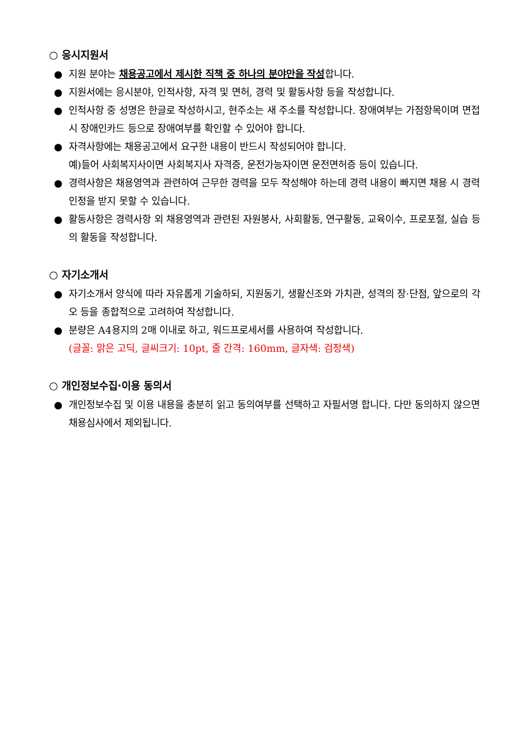○ 응시지원서
● 지원 분야는 채용공고에서 제시한 직책 중 하나의 분야만을 작성합니다.
● 지원서에는 응시분야, 인적사항, 자격 및 면허, 경력 및 활동사항 등을 작성합니다.
● 인적사항 중 성명은 한글로 작성하시고, 현주소는 새 주소를 작성합니다. 장애여부는 가점항목이며 면접 시 장애인카드 등으로 장애여부를 확인할 수 있어야 합니다.
● 자격사항에는 채용공고에서 요구한 내용이 반드시 작성되어야 합니다.
예)들어 사회복지사이면 사회복지사 자격증, 운전가능자이면 운전면허증 등이 있습니다.
● 경력사항은 채용영역과 관련하여 근무한 경력을 모두 작성해야 하는데 경력 내용이 빠지면 채용 시 경력인정을 받지 못할 수 있습니다.
● 활동사항은 경력사항 외 채용영역과 관련된 자원봉사, 사회활동, 연구활동, 교육이수, 프로포절, 실습 등의 활동을 작성합니다.
○ 자기소개서
● 자기소개서 양식에 따라 자유롭게 기술하되, 지원동기, 생활신조와 가치관, 성격의 장·단점, 앞으로의 각오 등을 종합적으로 고려하여 작성합니다.
● 분량은 A4용지의 2매 이내로 하고, 워드프로세서를 사용하여 작성합니다.
(글꼴: 맑은 고딕, 글씨크기: 10pt, 줄 간격: 160mm, 글자색: 검정색)
○ 개인정보수집·이용 동의서
● 개인정보수집 및 이용 내용을 충분히 읽고 동의여부를 선택하고 자필서명 합니다. 다만 동의하지 않으면 채용심사에서 제외됩니다.